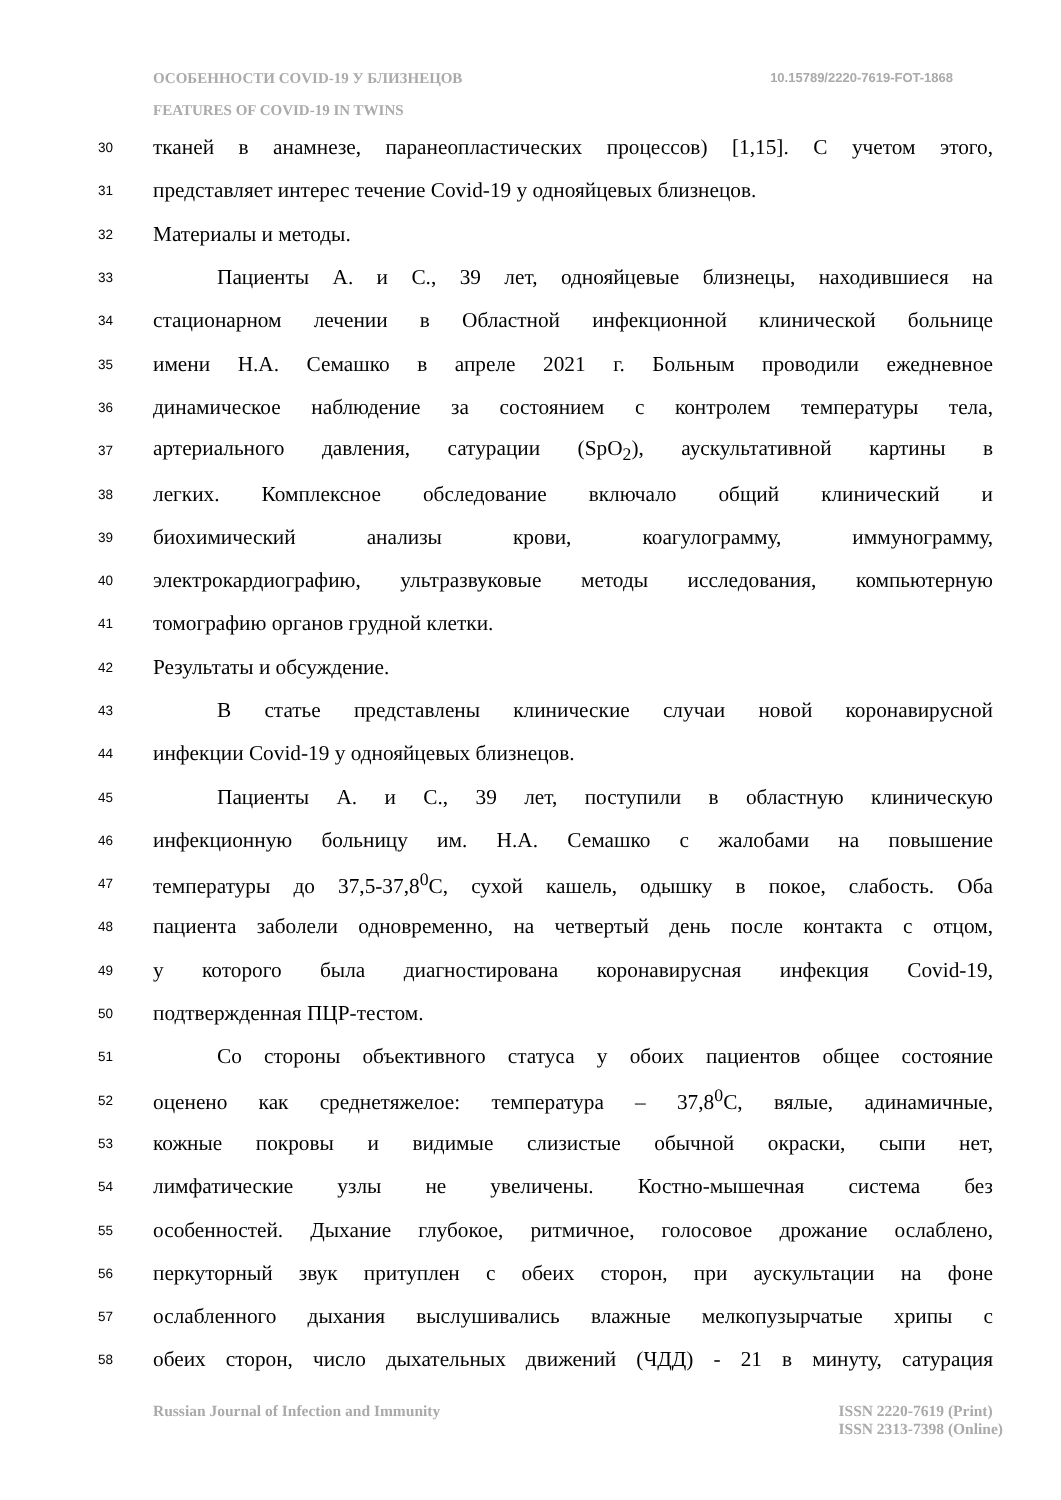ОСОБЕННОСТИ COVID-19 У БЛИЗНЕЦОВ 10.15789/2220-7619-FOT-1868
FEATURES OF COVID-19 IN TWINS
30 тканей в анамнезе, паранеопластических процессов) [1,15]. С учетом этого,
31 представляет интерес течение Covid-19 у однояйцевых близнецов.
32 Материалы и методы.
33 Пациенты А. и С., 39 лет, однояйцевые близнецы, находившиеся на
34 стационарном лечении в Областной инфекционной клинической больнице
35 имени Н.А. Семашко в апреле 2021 г. Больным проводили ежедневное
36 динамическое наблюдение за состоянием с контролем температуры тела,
37 артериального давления, сатурации (SpO<sub>2</sub>), аускультативной картины в
38 легких. Комплексное обследование включало общий клинический и
39 биохимический анализы крови, коагулограмму, иммунограмму,
40 электрокардиографию, ультразвуковые методы исследования, компьютерную
41 томографию органов грудной клетки.
42 Результаты и обсуждение.
43 В статье представлены клинические случаи новой коронавирусной
44 инфекции Covid-19 у однояйцевых близнецов.
45 Пациенты А. и С., 39 лет, поступили в областную клиническую
46 инфекционную больницу им. Н.А. Семашко с жалобами на повышение
47 температуры до 37,5-37,8<sup>0</sup>С, сухой кашель, одышку в покое, слабость. Оба
48 пациента заболели одновременно, на четвертый день после контакта с отцом,
49 у которого была диагностирована коронавирусная инфекция Covid-19,
50 подтвержденная ПЦР-тестом.
51 Со стороны объективного статуса у обоих пациентов общее состояние
52 оценено как среднетяжелое: температура – 37,8<sup>0</sup>С, вялые, адинамичные,
53 кожные покровы и видимые слизистые обычной окраски, сыпи нет,
54 лимфатические узлы не увеличены. Костно-мышечная система без
55 особенностей. Дыхание глубокое, ритмичное, голосовое дрожание ослаблено,
56 перкуторный звук притуплен с обеих сторон, при аускультации на фоне
57 ослабленного дыхания выслушивались влажные мелкопузырчатые хрипы с
58 обеих сторон, число дыхательных движений (ЧДД) - 21 в минуту, сатурация
Russian Journal of Infection and Immunity ISSN 2220-7619 (Print)
ISSN 2313-7398 (Online)